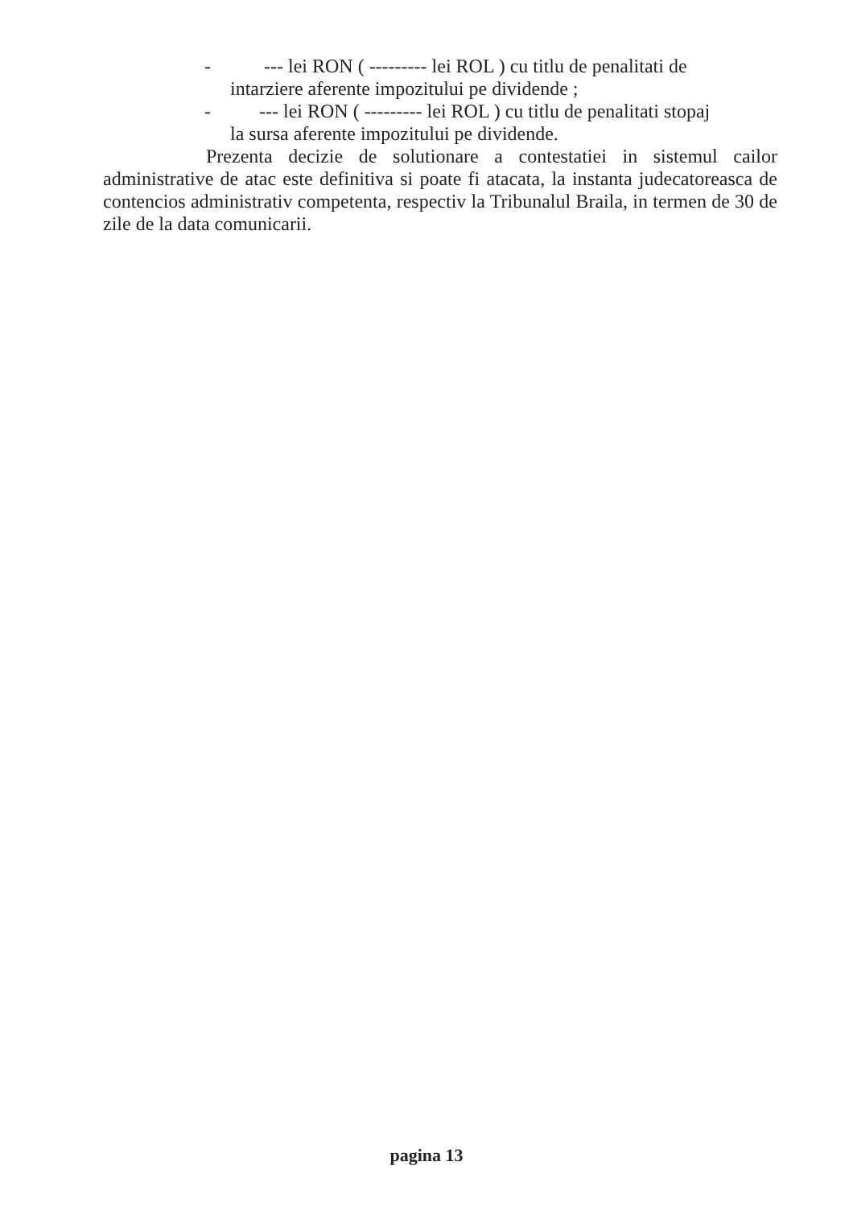- --- lei RON ( --------- lei ROL ) cu titlu de penalitati de
intarziere aferente impozitului pe dividende ;
- --- lei RON ( --------- lei ROL ) cu titlu de penalitati stopaj
la sursa aferente impozitului pe dividende.
Prezenta decizie de solutionare a contestatiei in sistemul cailor administrative de atac este definitiva si poate fi atacata, la instanta judecatoreasca de contencios administrativ competenta, respectiv la Tribunalul Braila, in termen de 30 de zile de la data comunicarii.
pagina 13